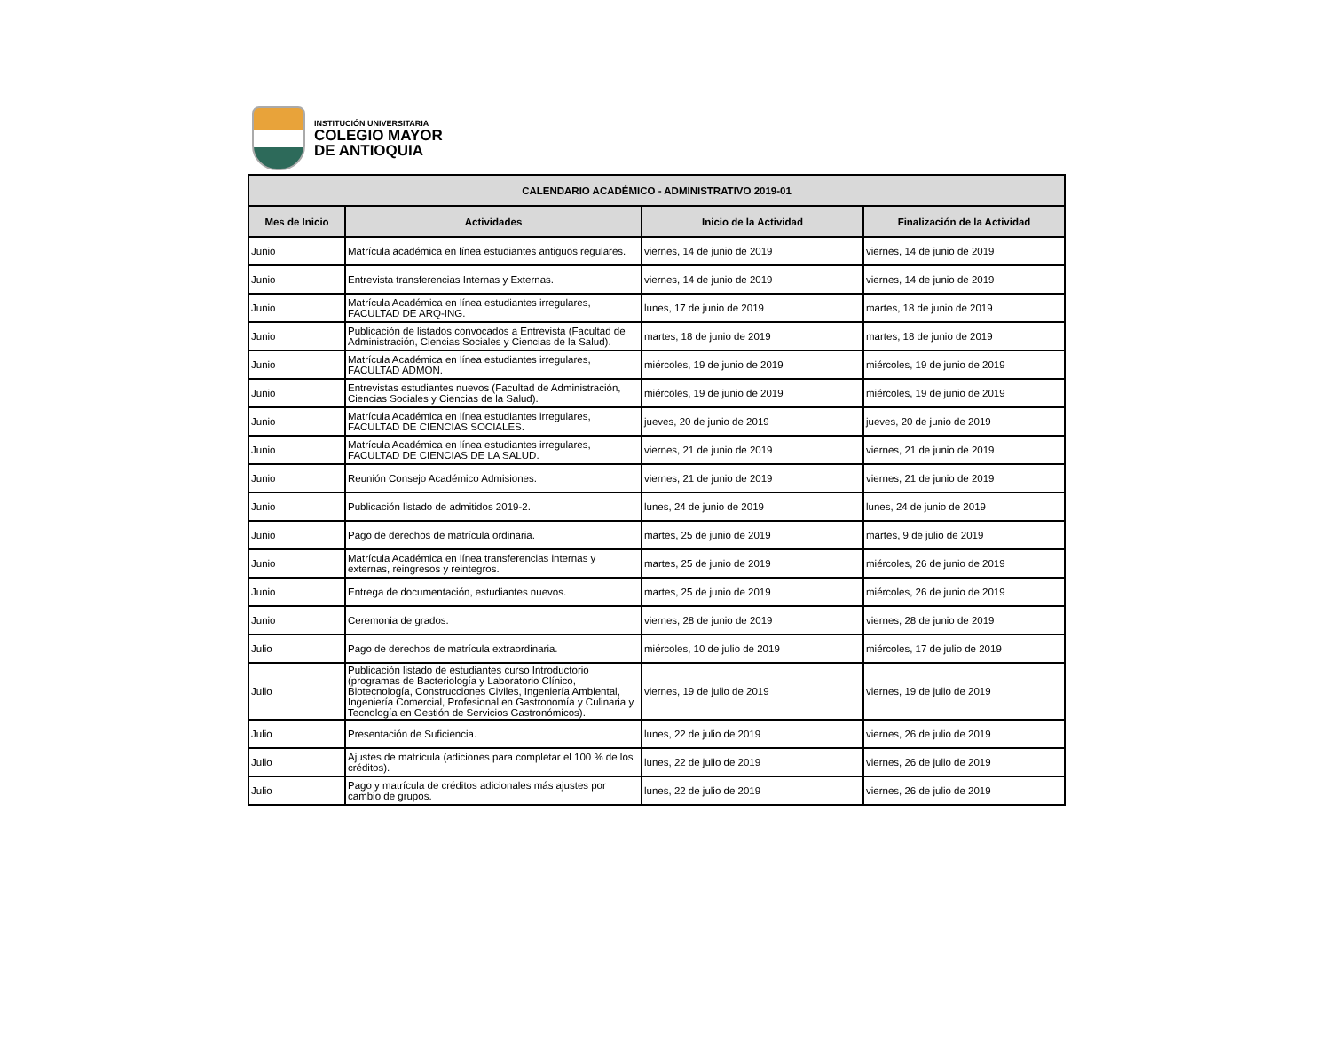INSTITUCIÓN UNIVERSITARIA
COLEGIO MAYOR
DE ANTIOQUIA
| CALENDARIO ACADÉMICO - ADMINISTRATIVO 2019-01 | | | |
| --- | --- | --- | --- |
| Mes de Inicio | Actividades | Inicio de la Actividad | Finalización de la Actividad |
| Junio | Matrícula académica en línea estudiantes antiguos regulares. | viernes, 14 de junio de 2019 | viernes, 14 de junio de 2019 |
| Junio | Entrevista transferencias Internas y Externas. | viernes, 14 de junio de 2019 | viernes, 14 de junio de 2019 |
| Junio | Matrícula Académica en línea estudiantes irregulares, FACULTAD DE ARQ-ING. | lunes, 17 de junio de 2019 | martes, 18 de junio de 2019 |
| Junio | Publicación de listados convocados a Entrevista (Facultad de Administración, Ciencias Sociales y Ciencias de la Salud). | martes, 18 de junio de 2019 | martes, 18 de junio de 2019 |
| Junio | Matrícula Académica en línea estudiantes irregulares, FACULTAD ADMON. | miércoles, 19 de junio de 2019 | miércoles, 19 de junio de 2019 |
| Junio | Entrevistas estudiantes nuevos (Facultad de Administración, Ciencias Sociales y Ciencias de la Salud). | miércoles, 19 de junio de 2019 | miércoles, 19 de junio de 2019 |
| Junio | Matrícula Académica en línea estudiantes irregulares, FACULTAD DE CIENCIAS SOCIALES. | jueves, 20 de junio de 2019 | jueves, 20 de junio de 2019 |
| Junio | Matrícula Académica en línea estudiantes irregulares, FACULTAD DE CIENCIAS DE LA SALUD. | viernes, 21 de junio de 2019 | viernes, 21 de junio de 2019 |
| Junio | Reunión Consejo Académico Admisiones. | viernes, 21 de junio de 2019 | viernes, 21 de junio de 2019 |
| Junio | Publicación listado de admitidos 2019-2. | lunes, 24 de junio de 2019 | lunes, 24 de junio de 2019 |
| Junio | Pago de derechos de matrícula ordinaria. | martes, 25 de junio de 2019 | martes, 9 de julio de 2019 |
| Junio | Matrícula Académica en línea transferencias internas y externas, reingresos y reintegros. | martes, 25 de junio de 2019 | miércoles, 26 de junio de 2019 |
| Junio | Entrega de documentación, estudiantes nuevos. | martes, 25 de junio de 2019 | miércoles, 26 de junio de 2019 |
| Junio | Ceremonia de grados. | viernes, 28 de junio de 2019 | viernes, 28 de junio de 2019 |
| Julio | Pago de derechos de matrícula extraordinaria. | miércoles, 10 de julio de 2019 | miércoles, 17 de julio de 2019 |
| Julio | Publicación listado de estudiantes curso Introductorio (programas de Bacteriología y Laboratorio Clínico, Biotecnología, Construcciones Civiles, Ingeniería Ambiental, Ingeniería Comercial, Profesional en Gastronomía y Culinaria y Tecnología en Gestión de Servicios Gastronómicos). | viernes, 19 de julio de 2019 | viernes, 19 de julio de 2019 |
| Julio | Presentación de Suficiencia. | lunes, 22 de julio de 2019 | viernes, 26 de julio de 2019 |
| Julio | Ajustes de matrícula (adiciones para completar el 100 % de los créditos). | lunes, 22 de julio de 2019 | viernes, 26 de julio de 2019 |
| Julio | Pago y matrícula de créditos adicionales más ajustes por cambio de grupos. | lunes, 22 de julio de 2019 | viernes, 26 de julio de 2019 |